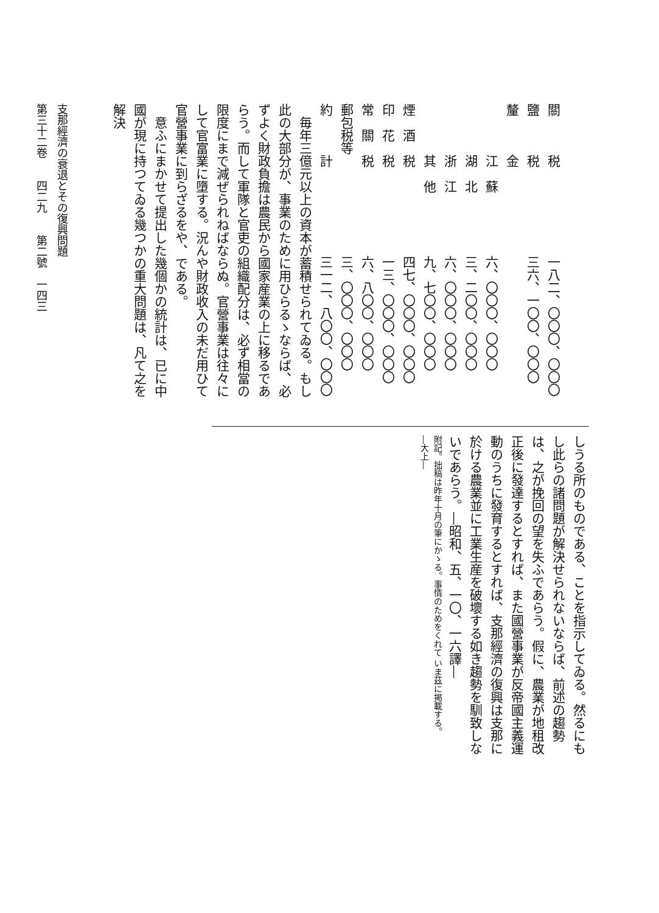| 關 税 | 一八二、〇〇〇、〇〇〇 |
| 鹽 税 | 三六、一〇〇、〇〇〇 |
| 釐 金 | |
| 江 蘇 | 六、〇〇〇、〇〇〇 |
| 湖 北 | 三、二〇〇、〇〇〇 |
| 浙 江 | 六、〇〇〇、〇〇〇 |
| 其 他 | 九、七〇〇、〇〇〇 |
| 煙 酒 税 | 四七、〇〇〇、〇〇〇 |
| 印 花 税 | 一三、〇〇〇、〇〇〇 |
| 常 關 税 | 六、八〇〇、〇〇〇 |
| 郵包税等 | 三、〇〇〇、〇〇〇 |
| 約 計 | 三一二、八〇〇、〇〇〇 |
毎年三億元以上の資本が蓄積せられてゐる。もし此の大部分が、事業のために用ひらるゝならば、必ずよく財政負擔は農民から國家産業の上に移るであらう。而して軍隊と官吏の組織配分は、必ず相當の限度にまで減ぜられねばならぬ。官營事業は往々にして官富業に墮する。況んや財政收入の未だ用ひて官營事業に到らざるをや、である。
意ふにまかせて提出した幾個かの統計は、已に中國が現に持つてゐる幾つかの重大問題は、凡て之を解決
しうる所のものである、ことを指示してゐる。然るにもし此らの諸問題が解決せられないならば、前述の趨勢は、之が挽回の望を失ふであらう。假に、農業が地租改正後に發達するとすれば、また國營事業が反帝國主義運動のうちに發育するとすれば、支那經濟の復興は支那に於ける農業並に工業生産を破壞する如き趨勢を馴致しないであらう。―昭和、五、一〇、一六譯―
附記。拙稿は昨年十月の筆にかゝる。事情のためをくれて いま茲に掲載する。
―大上―
支那經濟の衰退とその復興問題
第三十二卷　　四二九　　第二號　一四三